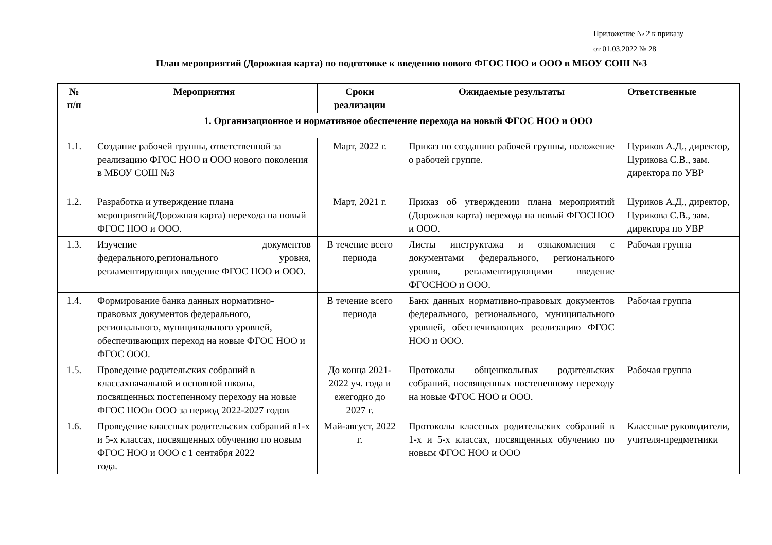Приложение № 2 к приказу
от 01.03.2022 № 28
План мероприятий (Дорожная карта) по подготовке к введению нового ФГОС НОО и ООО в МБОУ СОШ №3
| № п/п | Мероприятия | Сроки реализации | Ожидаемые результаты | Ответственные |
| --- | --- | --- | --- | --- |
| 1. Организационное и нормативное обеспечение перехода на новый ФГОС НОО и ООО | | | | |
| 1.1. | Создание рабочей группы, ответственной за реализацию ФГОС НОО и ООО нового поколения в МБОУ СОШ №3 | Март, 2022 г. | Приказ по созданию рабочей группы, положение о рабочей группе. | Цуриков А.Д., директор, Цурикова С.В., зам. директора по УВР |
| 1.2. | Разработка и утверждение плана мероприятий(Дорожная карта) перехода на новый ФГОС НОО и ООО. | Март, 2021 г. | Приказ об утверждении плана мероприятий (Дорожная карта) перехода на новый ФГОСНОО и ООО. | Цуриков А.Д., директор, Цурикова С.В., зам. директора по УВР |
| 1.3. | Изучение документов федерального,регионального уровня, регламентирующих введение ФГОС НОО и ООО. | В течение всего периода | Листы инструктажа и ознакомления с документами федерального, регионального уровня, регламентирующими введение ФГОСНОО и ООО. | Рабочая группа |
| 1.4. | Формирование банка данных нормативно-правовых документов федерального, регионального, муниципального уровней, обеспечивающих переход на новые ФГОС НОО и ФГОС ООО. | В течение всего периода | Банк данных нормативно-правовых документов федерального, регионального, муниципального уровней, обеспечивающих реализацию ФГОС НОО и ООО. | Рабочая группа |
| 1.5. | Проведение родительских собраний в классахначальной и основной школы, посвященных постепенному переходу на новые ФГОС НООи ООО за период 2022-2027 годов | До конца 2021-2022 уч. года и ежегодно до 2027 г. | Протоколы общешкольных родительских собраний, посвященных постепенному переходу на новые ФГОС НОО и ООО. | Рабочая группа |
| 1.6. | Проведение классных родительских собраний в1-х и 5-х классах, посвященных обучению по новым ФГОС НОО и ООО с 1 сентября 2022 года. | Май-август, 2022 г. | Протоколы классных родительских собраний в 1-х и 5-х классах, посвященных обучению по новым ФГОС НОО и ООО | Классные руководители, учителя-предметники |